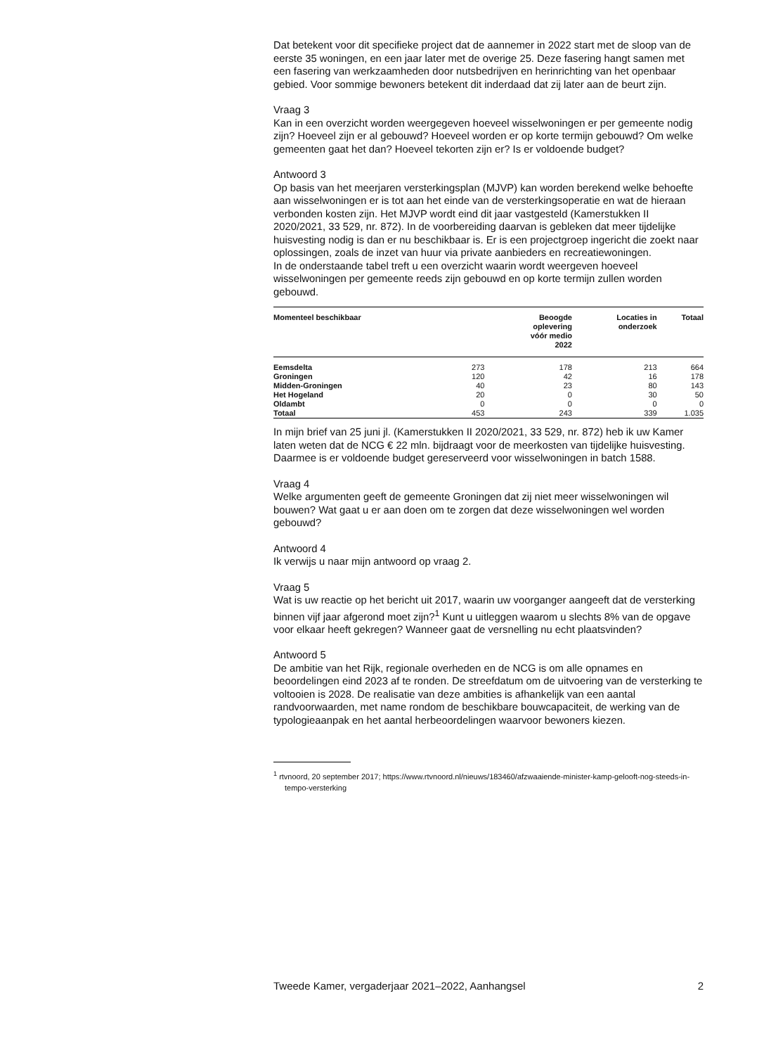Dat betekent voor dit specifieke project dat de aannemer in 2022 start met de sloop van de eerste 35 woningen, en een jaar later met de overige 25. Deze fasering hangt samen met een fasering van werkzaamheden door nutsbedrijven en herinrichting van het openbaar gebied. Voor sommige bewoners betekent dit inderdaad dat zij later aan de beurt zijn.
Vraag 3
Kan in een overzicht worden weergegeven hoeveel wisselwoningen er per gemeente nodig zijn? Hoeveel zijn er al gebouwd? Hoeveel worden er op korte termijn gebouwd? Om welke gemeenten gaat het dan? Hoeveel tekorten zijn er? Is er voldoende budget?
Antwoord 3
Op basis van het meerjaren versterkingsplan (MJVP) kan worden berekend welke behoefte aan wisselwoningen er is tot aan het einde van de versterkingsoperatie en wat de hieraan verbonden kosten zijn. Het MJVP wordt eind dit jaar vastgesteld (Kamerstukken II 2020/2021, 33 529, nr. 872). In de voorbereiding daarvan is gebleken dat meer tijdelijke huisvesting nodig is dan er nu beschikbaar is. Er is een projectgroep ingericht die zoekt naar oplossingen, zoals de inzet van huur via private aanbieders en recreatiewoningen.
In de onderstaande tabel treft u een overzicht waarin wordt weergeven hoeveel wisselwoningen per gemeente reeds zijn gebouwd en op korte termijn zullen worden gebouwd.
| Momenteel beschikbaar | | Beoogde oplevering vóór medio 2022 | Locaties in onderzoek | Totaal |
| --- | --- | --- | --- | --- |
| Eemsdelta | 273 | 178 | 213 | 664 |
| Groningen | 120 | 42 | 16 | 178 |
| Midden-Groningen | 40 | 23 | 80 | 143 |
| Het Hogeland | 20 | 0 | 30 | 50 |
| Oldambt | 0 | 0 | 0 | 0 |
| Totaal | 453 | 243 | 339 | 1.035 |
In mijn brief van 25 juni jl. (Kamerstukken II 2020/2021, 33 529, nr. 872) heb ik uw Kamer laten weten dat de NCG € 22 mln. bijdraagt voor de meerkosten van tijdelijke huisvesting. Daarmee is er voldoende budget gereserveerd voor wisselwoningen in batch 1588.
Vraag 4
Welke argumenten geeft de gemeente Groningen dat zij niet meer wisselwoningen wil bouwen? Wat gaat u er aan doen om te zorgen dat deze wisselwoningen wel worden gebouwd?
Antwoord 4
Ik verwijs u naar mijn antwoord op vraag 2.
Vraag 5
Wat is uw reactie op het bericht uit 2017, waarin uw voorganger aangeeft dat de versterking binnen vijf jaar afgerond moet zijn?<sup>1</sup> Kunt u uitleggen waarom u slechts 8% van de opgave voor elkaar heeft gekregen? Wanneer gaat de versnelling nu echt plaatsvinden?
Antwoord 5
De ambitie van het Rijk, regionale overheden en de NCG is om alle opnames en beoordelingen eind 2023 af te ronden. De streefdatum om de uitvoering van de versterking te voltooien is 2028. De realisatie van deze ambities is afhankelijk van een aantal randvoorwaarden, met name rondom de beschikbare bouwcapaciteit, de werking van de typologieaanpak en het aantal herbeoordelingen waarvoor bewoners kiezen.
<sup>1</sup> rtvnoord, 20 september 2017; https://www.rtvnoord.nl/nieuws/183460/afzwaaiende-minister-kamp-gelooft-nog-steeds-in-tempo-versterking
Tweede Kamer, vergaderjaar 2021–2022, Aanhangsel 2